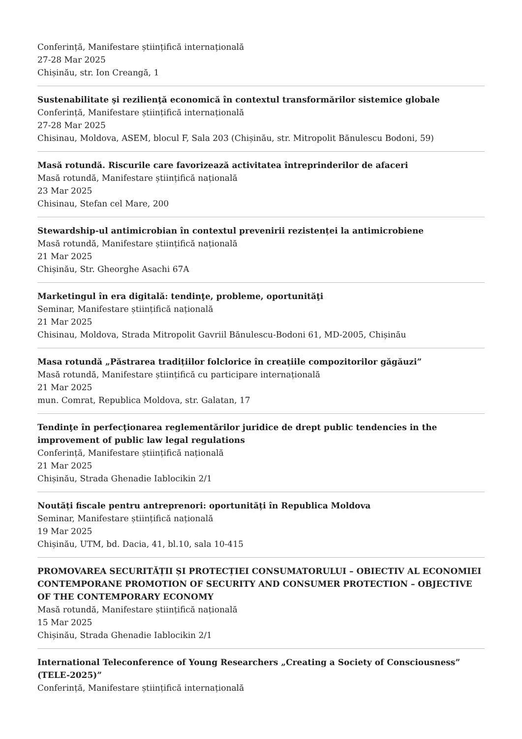Conferință, Manifestare științifică internațională
27-28 Mar 2025
Chișinău, str. Ion Creangă, 1
Sustenabilitate şi rezilienţă economică în contextul transformărilor sistemice globale
Conferință, Manifestare științifică internațională
27-28 Mar 2025
Chisinau, Moldova, ASEM, blocul F, Sala 203 (Chișinău, str. Mitropolit Bănulescu Bodoni, 59)
Masă rotundă. Riscurile care favorizează activitatea întreprinderilor de afaceri
Masă rotundă, Manifestare științifică națională
23 Mar 2025
Chisinau, Stefan cel Mare, 200
Stewardship-ul antimicrobian în contextul prevenirii rezistenței la antimicrobiene
Masă rotundă, Manifestare științifică națională
21 Mar 2025
Chișinău, Str. Gheorghe Asachi 67A
Marketingul în era digitală: tendinţe, probleme, oportunităţi
Seminar, Manifestare științifică națională
21 Mar 2025
Chisinau, Moldova, Strada Mitropolit Gavriil Bănulescu-Bodoni 61, MD-2005, Chișinău
Masa rotundă „Păstrarea tradițiilor folclorice în creațiile compozitorilor găgăuzi”
Masă rotundă, Manifestare științifică cu participare internațională
21 Mar 2025
mun. Comrat, Republica Moldova, str. Galatan, 17
Tendinţe în perfecţionarea reglementărilor juridice de drept public tendencies in the improvement of public law legal regulations
Conferință, Manifestare științifică națională
21 Mar 2025
Chișinău, Strada Ghenadie Iablocikin 2/1
Noutăți fiscale pentru antreprenori: oportunități în Republica Moldova
Seminar, Manifestare științifică națională
19 Mar 2025
Chișinău, UTM, bd. Dacia, 41, bl.10, sala 10-415
PROMOVAREA SECURITĂȚII ȘI PROTECȚIEI CONSUMATORULUI – OBIECTIV AL ECONOMIEI CONTEMPORANE PROMOTION OF SECURITY AND CONSUMER PROTECTION – OBJECTIVE OF THE CONTEMPORARY ECONOMY
Masă rotundă, Manifestare științifică națională
15 Mar 2025
Chișinău, Strada Ghenadie Iablocikin 2/1
International Teleconference of Young Researchers „Creating a Society of Consciousness” (TELE-2025)”
Conferință, Manifestare științifică internațională